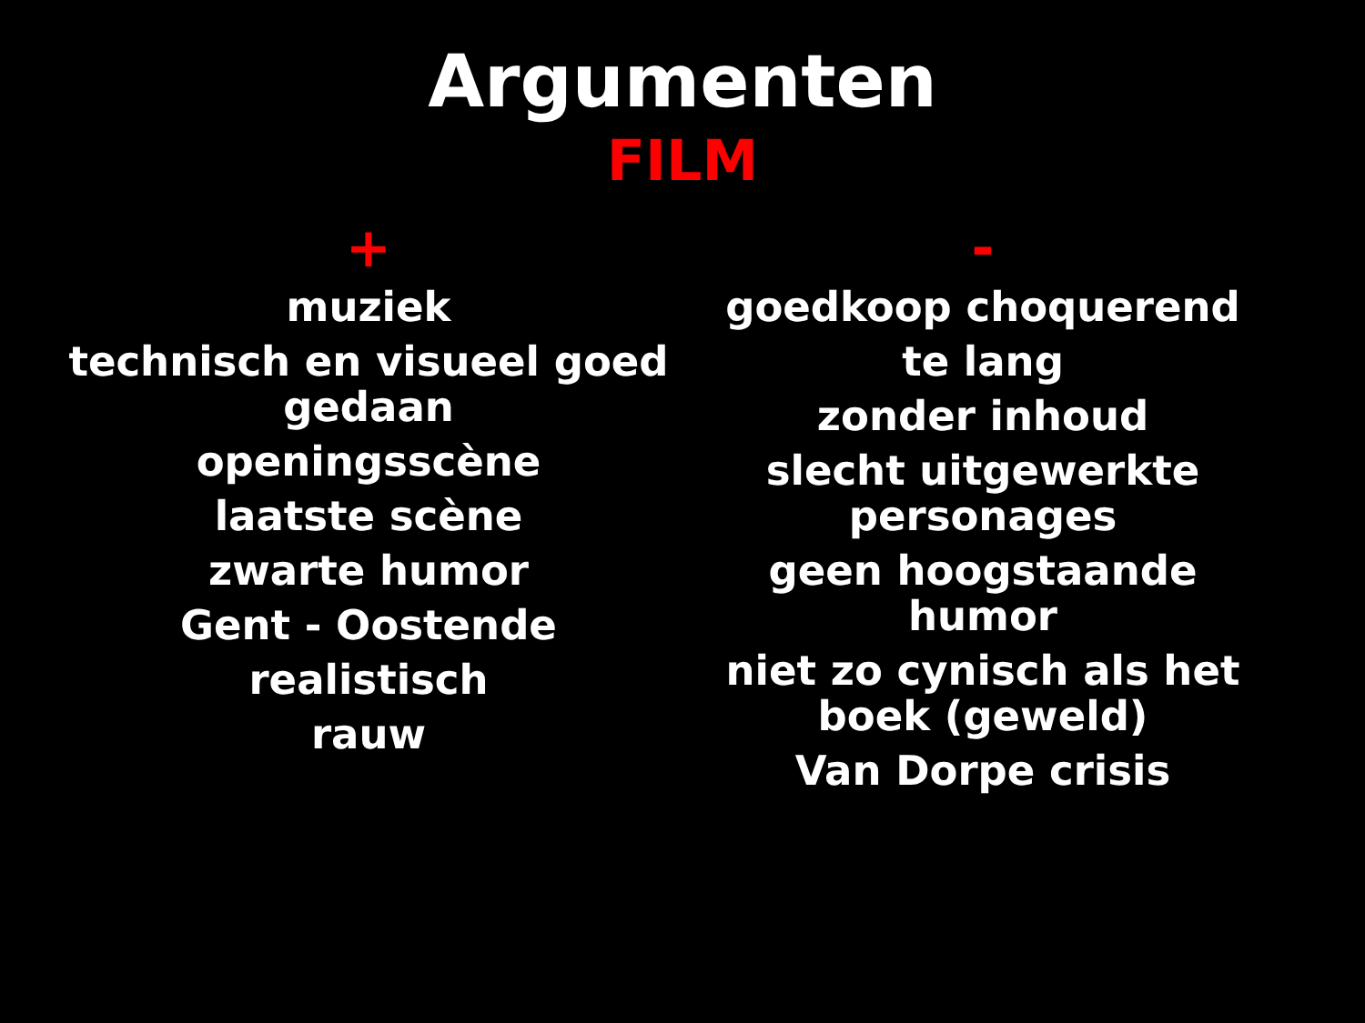Argumenten
FILM
+
muziek
technisch en visueel goed gedaan
openingsscène
laatste scène
zwarte humor
Gent - Oostende
realistisch
rauw
-
goedkoop choquerend
te lang
zonder inhoud
slecht uitgewerkte personages
geen hoogstaande humor
niet zo cynisch als het boek (geweld)
Van Dorpe crisis